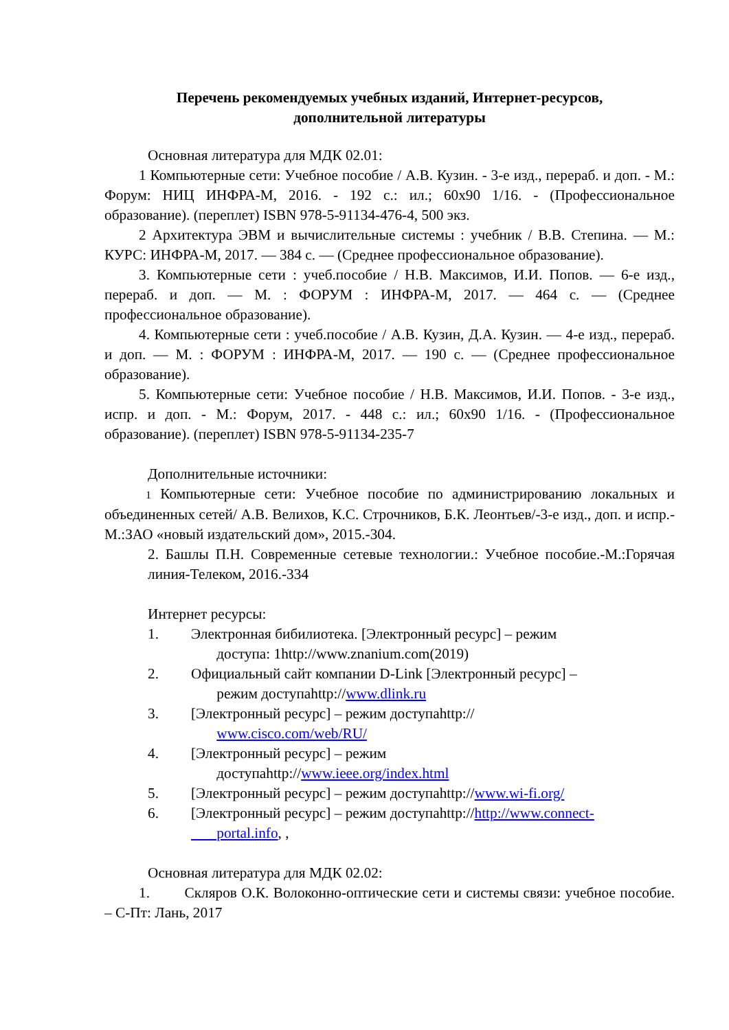Перечень рекомендуемых учебных изданий, Интернет-ресурсов,
дополнительной литературы
Основная литература для МДК 02.01:
1 Компьютерные сети: Учебное пособие / А.В. Кузин. - 3-е изд., перераб. и доп. - М.: Форум: НИЦ ИНФРА-М, 2016. - 192 с.: ил.; 60x90 1/16. - (Профессиональное образование). (переплет) ISBN 978-5-91134-476-4, 500 экз.
2 Архитектура ЭВМ и вычислительные системы : учебник / В.В. Степина. — М.: КУРС: ИНФРА-М, 2017. — 384 с. — (Среднее профессиональное образование).
3. Компьютерные сети : учеб.пособие / Н.В. Максимов, И.И. Попов. — 6-е изд., перераб. и доп. — М. : ФОРУМ : ИНФРА-М, 2017. — 464 с. — (Среднее профессиональное образование).
4. Компьютерные сети : учеб.пособие / А.В. Кузин, Д.А. Кузин. — 4-е изд., перераб. и доп. — М. : ФОРУМ : ИНФРА-М, 2017. — 190 с. — (Среднее профессиональное образование).
5. Компьютерные сети: Учебное пособие / Н.В. Максимов, И.И. Попов. - 3-е изд., испр. и доп. - М.: Форум, 2017. - 448 с.: ил.; 60x90 1/16. - (Профессиональное образование). (переплет) ISBN 978-5-91134-235-7
Дополнительные источники:
1 Компьютерные сети: Учебное пособие по администрированию локальных и объединенных сетей/ А.В. Велихов, К.С. Строчников, Б.К. Леонтьев/-3-е изд., доп. и испр.- М.:ЗАО «новый издательский дом», 2015.-304.
2. Башлы П.Н. Современные сетевые технологии.: Учебное пособие.-М.:Горячая линия-Телеком, 2016.-334
Интернет ресурсы:
1. Электронная бибилиотека. [Электронный ресурс] – режим
доступа: 1http://www.znanium.com(2019)
2. Официальный сайт компании D-Link [Электронный ресурс] –
режим доступаhttp://www.dlink.ru
3. [Электронный ресурс] – режим доступаhttp://
www.cisco.com/web/RU/
4. [Электронный ресурс] – режим
доступаhttp://www.ieee.org/index.html
5. [Электронный ресурс] – режим доступаhttp://www.wi-fi.org/
6. [Электронный ресурс] – режим доступаhttp://http://www.connect-
portal.info, ,
Основная литература для МДК 02.02:
1. Скляров О.К. Волоконно-оптические сети и системы связи: учебное пособие. – С-Пт: Лань, 2017